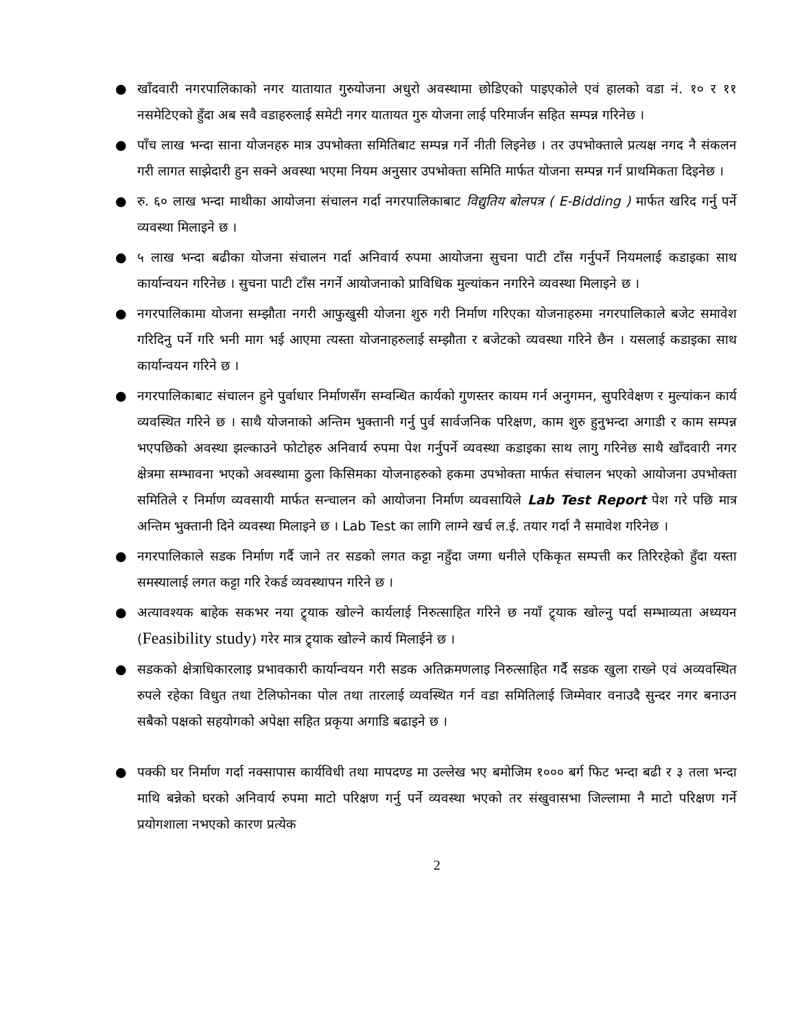● खाँदवारी नगरपालिकाको नगर यातायात गुरुयोजना अधुरो अवस्थामा छोडिएको पाइएकोले एवं हालको वडा नं. १० र ११ नसमेटिएको हुँदा अब सवै वडाहरुलाई समेटी नगर यातायत गुरु योजना लाई परिमार्जन सहित सम्पन्न गरिनेछ ।
● पाँच लाख भन्दा साना योजनहरु मात्र उपभोक्ता समितिबाट सम्पन्न गर्ने नीती लिइनेछ । तर उपभोक्ताले प्रत्यक्ष नगद नै संकलन गरी लागत साझेदारी हुन सक्ने अवस्था भएमा नियम अनुसार उपभोक्ता समिति मार्फत योजना सम्पन्न गर्न प्राथमिकता दिइनेछ ।
● रु. ६० लाख भन्दा माथीका आयोजना संचालन गर्दा नगरपालिकाबाट विद्युतिय बोलपत्र ( E-Bidding ) मार्फत खरिद गर्नु पर्ने व्यवस्था मिलाइने छ ।
● ५ लाख भन्दा बढीका योजना संचालन गर्दा अनिवार्य रुपमा आयोजना सुचना पाटी टाँस गर्नुपर्ने नियमलाई कडाइका साथ कार्यान्वयन गरिनेछ । सुचना पाटी टाँस नगर्ने आयोजनाको प्राविधिक मुल्यांकन नगरिने व्यवस्था मिलाइने छ ।
● नगरपालिकामा योजना सम्झौता नगरी आफुखुसी योजना शुरु गरी निर्माण गरिएका योजनाहरुमा नगरपालिकाले बजेट समावेश गरिदिनु पर्ने गरि भनी माग भई आएमा त्यस्ता योजनाहरुलाई सम्झौता र बजेटको व्यवस्था गरिने छैन । यसलाई कडाइका साथ कार्यान्वयन गरिने छ ।
● नगरपालिकाबाट संचालन हुने पुर्वाधार निर्माणसँग सम्वन्धित कार्यको गुणस्तर कायम गर्न अनुगमन, सुपरिवेक्षण र मुल्यांकन कार्य व्यवस्थित गरिने छ । साथै योजनाको अन्तिम भुक्तानी गर्नु पुर्व सार्वजनिक परिक्षण, काम शुरु हुनुभन्दा अगाडी र काम सम्पन्न भएपछिको अवस्था झल्काउने फोटोहरु अनिवार्य रुपमा पेश गर्नुपर्ने व्यवस्था कडाइका साथ लागु गरिनेछ साथै खाँदवारी नगर क्षेत्रमा सम्भावना भएको अवस्थामा ठुला किसिमका योजनाहरुको हकमा उपभोक्ता मार्फत संचालन भएको आयोजना उपभोक्ता समितिले र निर्माण व्यवसायी मार्फत सन्चालन को आयोजना निर्माण व्यवसायिले Lab Test Report पेश गरे पछि मात्र अन्तिम भुक्तानी दिने व्यवस्था मिलाइने छ । Lab Test का लागि लाग्ने खर्च ल.ई. तयार गर्दा नै समावेश गरिनेछ ।
● नगरपालिकाले सडक निर्माण गर्दै जाने तर सडको लगत कट्टा नहुँदा जग्गा धनीले एकिकृत सम्पत्ती कर तिरिरहेको हुँदा यस्ता समस्यालाई लगत कट्टा गरि रेकर्ड व्यवस्थापन गरिने छ ।
● अत्यावश्यक बाहेक सकभर नया ट्र्याक खोल्ने कार्यलाई निरुत्साहित गरिने छ नयाँ ट्र्याक खोल्नु पर्दा सम्भाव्यता अध्ययन (Feasibility study) गरेर मात्र ट्र्याक खोल्ने कार्य मिलाईने छ ।
● सडकको क्षेत्राधिकारलाइ प्रभावकारी कार्यान्वयन गरी सडक अतिक्रमणलाइ निरुत्साहित गर्दै सडक खुला राख्ने एवं अव्यवस्थित रुपले रहेका विधुत तथा टेलिफोनका पोल तथा तारलाई व्यवस्थित गर्न वडा समितिलाई जिम्मेवार वनाउदै सुन्दर नगर बनाउन सबैको पक्षको सहयोगको अपेक्षा सहित प्रकृया अगाडि बढाइने छ ।
● पक्की घर निर्माण गर्दा नक्सापास कार्यविधी तथा मापदण्ड मा उल्लेख भए बमोजिम १००० बर्ग फिट भन्दा बढी र ३ तला भन्दा माथि बन्नेको घरको अनिवार्य रुपमा माटो परिक्षण गर्नु पर्ने व्यवस्था भएको तर संखुवासभा जिल्लामा नै माटो परिक्षण गर्ने प्रयोगशाला नभएको कारण प्रत्येक
2